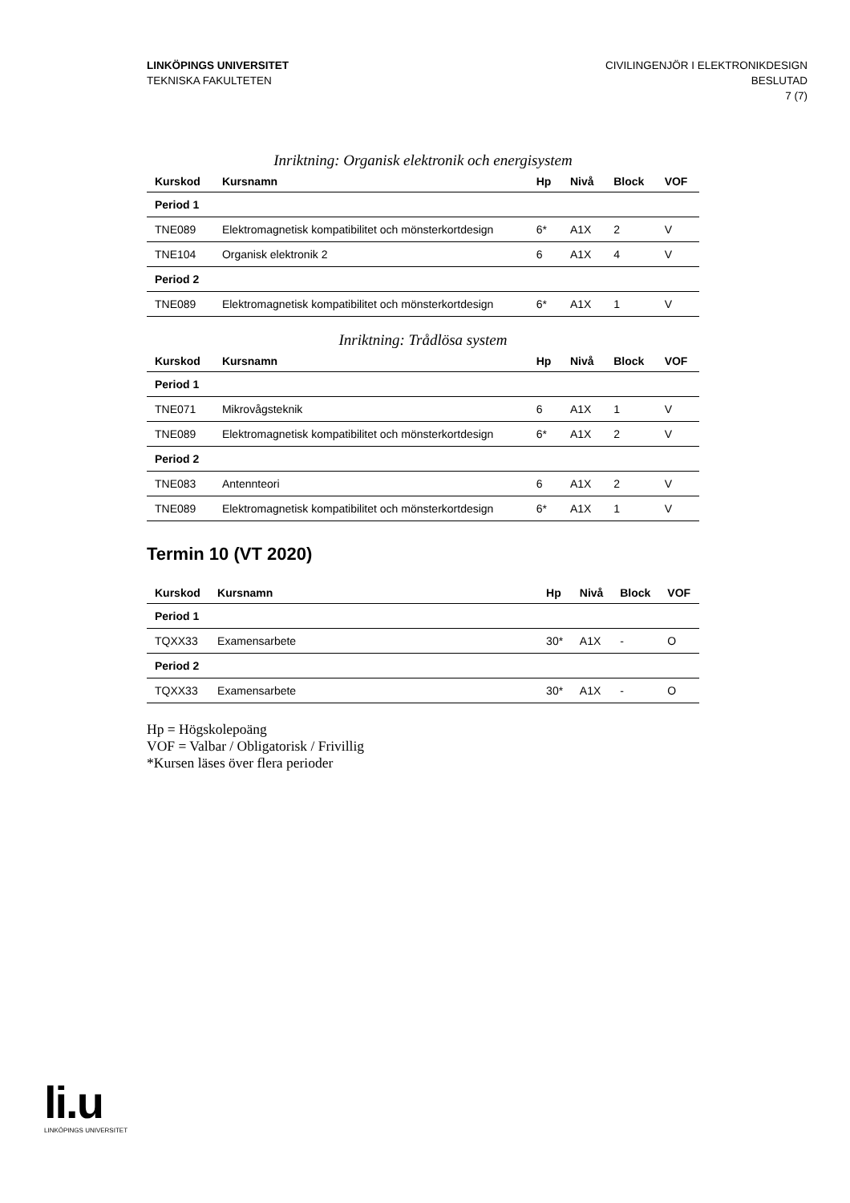LINKÖPINGS UNIVERSITET
TEKNISKA FAKULTETEN
CIVILINGENJÖR I ELEKTRONIKDESIGN
BESLUTAD
7 (7)
Inriktning: Organisk elektronik och energisystem
| Kurskod | Kursnamn | Hp | Nivå | Block | VOF |
| --- | --- | --- | --- | --- | --- |
| Period 1 | | | | | |
| TNE089 | Elektromagnetisk kompatibilitet och mönsterkortdesign | 6* | A1X | 2 | V |
| TNE104 | Organisk elektronik 2 | 6 | A1X | 4 | V |
| Period 2 | | | | | |
| TNE089 | Elektromagnetisk kompatibilitet och mönsterkortdesign | 6* | A1X | 1 | V |
Inriktning: Trådlösa system
| Kurskod | Kursnamn | Hp | Nivå | Block | VOF |
| --- | --- | --- | --- | --- | --- |
| Period 1 | | | | | |
| TNE071 | Mikrovågsteknik | 6 | A1X | 1 | V |
| TNE089 | Elektromagnetisk kompatibilitet och mönsterkortdesign | 6* | A1X | 2 | V |
| Period 2 | | | | | |
| TNE083 | Antennteori | 6 | A1X | 2 | V |
| TNE089 | Elektromagnetisk kompatibilitet och mönsterkortdesign | 6* | A1X | 1 | V |
Termin 10 (VT 2020)
| Kurskod | Kursnamn | Hp | Nivå | Block | VOF |
| --- | --- | --- | --- | --- | --- |
| Period 1 | | | | | |
| TQXX33 | Examensarbete | 30* | A1X | - | O |
| Period 2 | | | | | |
| TQXX33 | Examensarbete | 30* | A1X | - | O |
Hp = Högskolepoäng
VOF = Valbar / Obligatorisk / Frivillig
*Kursen läses över flera perioder
li.u
LINKÖPINGS UNIVERSITET